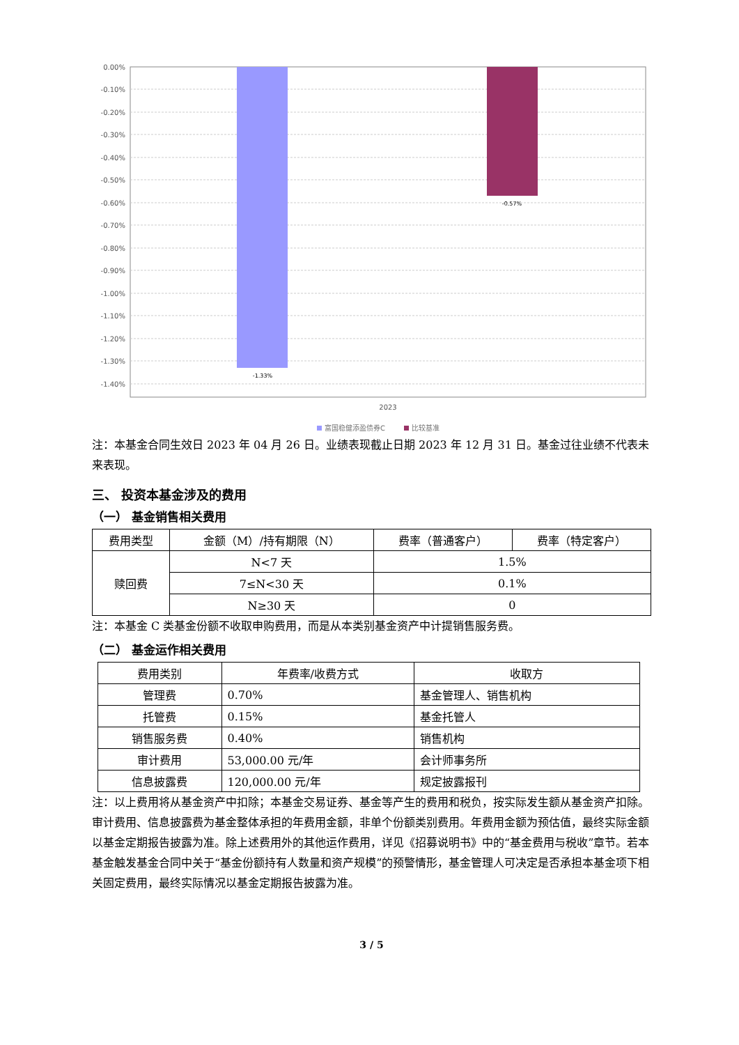0.00%
-0.10%
-0.20%
-0.30%
-0.40%
-0.50%
-0.60%
-0.70%
-0.80%
-0.90%
-1.00%
-1.10%
-1.20%
-1.30%
-1.40%
-1.33%
-0.57%
2023
富国稳健添盈债券C
比较基准
注：本基金合同生效日 2023 年 04 月 26 日。业绩表现截止日期 2023 年 12 月 31 日。基金过往业绩不代表未来表现。
三、 投资本基金涉及的费用
（一） 基金销售相关费用
| 费用类型 | 金额（M）/持有期限（N） | 费率（普通客户） | 费率（特定客户） |
| --- | --- | --- | --- |
| 赎回费 | N<7 天 | 1.5% | |
| | 7≤N<30 天 | 0.1% | |
| | N≥30 天 | 0 | |
注：本基金 C 类基金份额不收取申购费用，而是从本类别基金资产中计提销售服务费。
（二） 基金运作相关费用
| 费用类别 | 年费率/收费方式 | 收取方 |
| --- | --- | --- |
| 管理费 | 0.70% | 基金管理人、销售机构 |
| 托管费 | 0.15% | 基金托管人 |
| 销售服务费 | 0.40% | 销售机构 |
| 审计费用 | 53,000.00 元/年 | 会计师事务所 |
| 信息披露费 | 120,000.00 元/年 | 规定披露报刊 |
注：以上费用将从基金资产中扣除；本基金交易证券、基金等产生的费用和税负，按实际发生额从基金资产扣除。审计费用、信息披露费为基金整体承担的年费用金额，非单个份额类别费用。年费用金额为预估值，最终实际金额以基金定期报告披露为准。除上述费用外的其他运作费用，详见《招募说明书》中的“基金费用与税收”章节。若本基金触发基金合同中关于“基金份额持有人数量和资产规模”的预警情形，基金管理人可决定是否承担本基金项下相关固定费用，最终实际情况以基金定期报告披露为准。
3 / 5